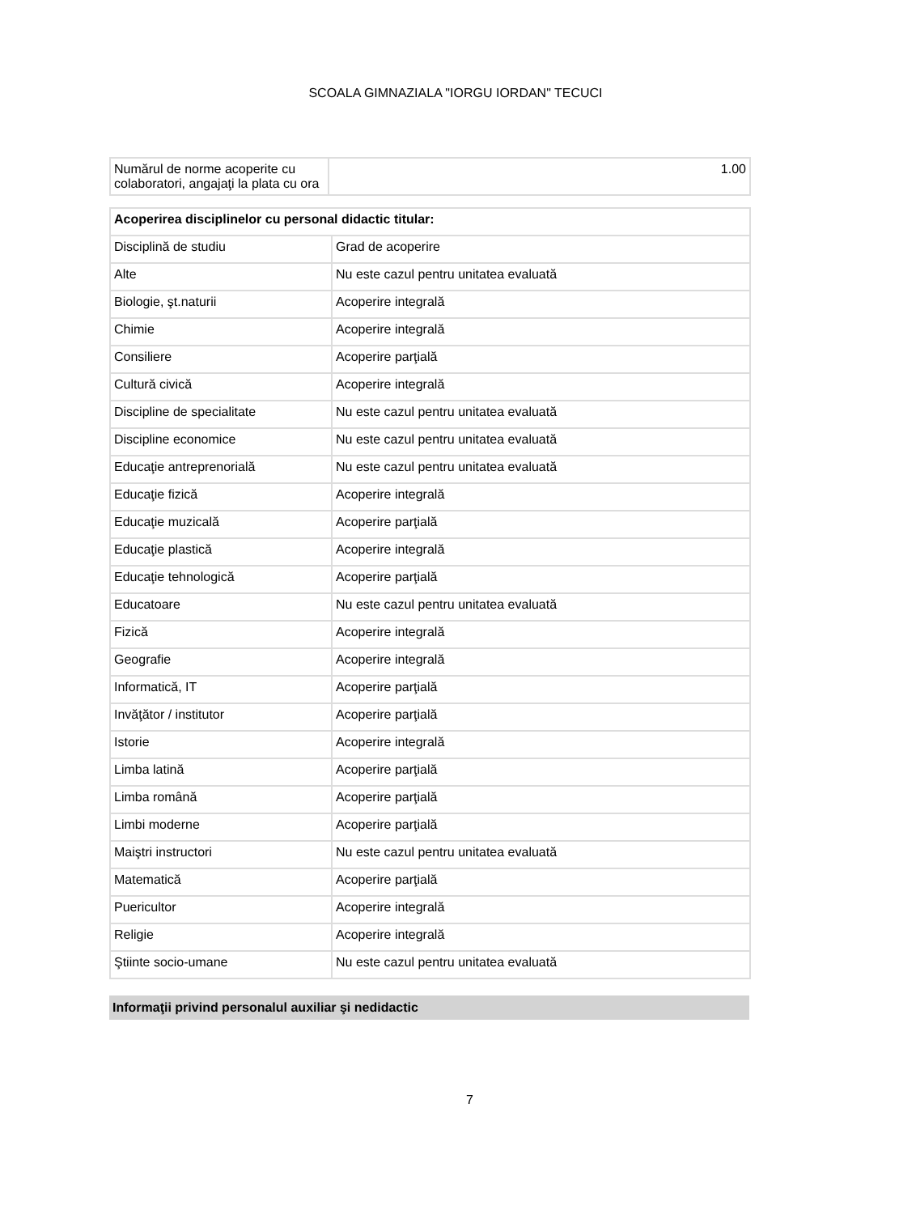SCOALA GIMNAZIALA "IORGU IORDAN" TECUCI
| Numărul de norme acoperite cu colaboratori, angajaţi la plata cu ora | 1.00 |
| Acoperirea disciplinelor cu personal didactic titular: | |
| Disciplină de studiu | Grad de acoperire |
| Alte | Nu este cazul pentru unitatea evaluată |
| Biologie, şt.naturii | Acoperire integrală |
| Chimie | Acoperire integrală |
| Consiliere | Acoperire parţială |
| Cultură civică | Acoperire integrală |
| Discipline de specialitate | Nu este cazul pentru unitatea evaluată |
| Discipline economice | Nu este cazul pentru unitatea evaluată |
| Educaţie antreprenorială | Nu este cazul pentru unitatea evaluată |
| Educaţie fizică | Acoperire integrală |
| Educaţie muzicală | Acoperire parţială |
| Educaţie plastică | Acoperire integrală |
| Educaţie tehnologică | Acoperire parţială |
| Educatoare | Nu este cazul pentru unitatea evaluată |
| Fizică | Acoperire integrală |
| Geografie | Acoperire integrală |
| Informatică, IT | Acoperire parţială |
| Invăţător / institutor | Acoperire parţială |
| Istorie | Acoperire integrală |
| Limba latină | Acoperire parţială |
| Limba română | Acoperire parţială |
| Limbi moderne | Acoperire parţială |
| Maiştri instructori | Nu este cazul pentru unitatea evaluată |
| Matematică | Acoperire parţială |
| Puericultor | Acoperire integrală |
| Religie | Acoperire integrală |
| Ştiinte socio-umane | Nu este cazul pentru unitatea evaluată |
Informaţii privind personalul auxiliar şi nedidactic
7